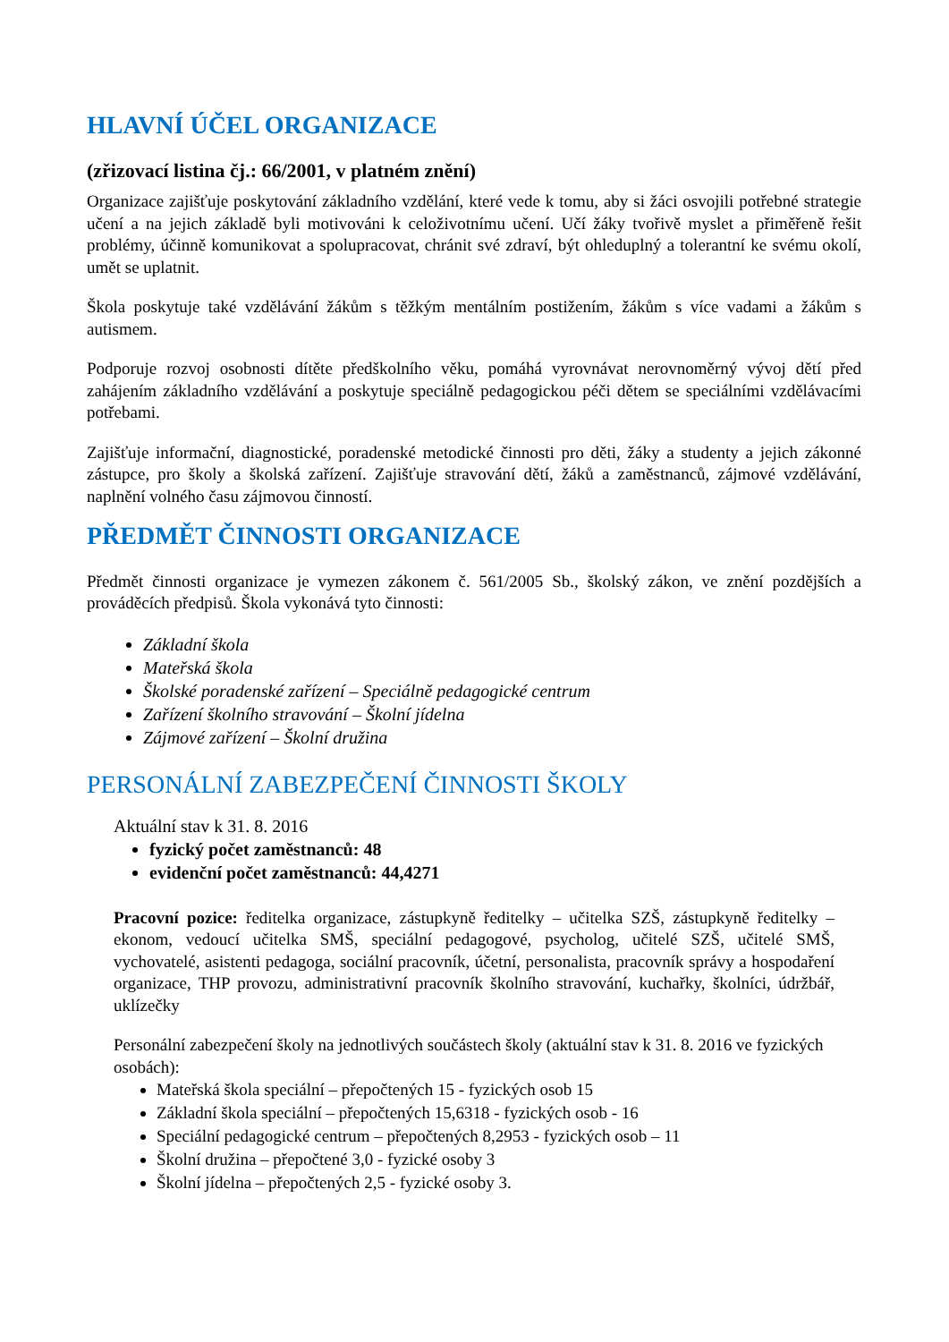HLAVNÍ ÚČEL ORGANIZACE
(zřizovací listina čj.: 66/2001, v platném znění)
Organizace zajišťuje poskytování základního vzdělání, které vede k tomu, aby si žáci osvojili potřebné strategie učení a na jejich základě byli motivováni k celoživotnímu učení. Učí žáky tvořivě myslet a přiměřeně řešit problémy, účinně komunikovat a spolupracovat, chránit své zdraví, být ohleduplný a tolerantní ke svému okolí, umět se uplatnit.
Škola poskytuje také vzdělávání žákům s těžkým mentálním postižením, žákům s více vadami a žákům s autismem.
Podporuje rozvoj osobnosti dítěte předškolního věku, pomáhá vyrovnávat nerovnoměrný vývoj dětí před zahájením základního vzdělávání a poskytuje speciálně pedagogickou péči dětem se speciálními vzdělávacími potřebami.
Zajišťuje informační, diagnostické, poradenské metodické činnosti pro děti, žáky a studenty a jejich zákonné zástupce, pro školy a školská zařízení. Zajišťuje stravování dětí, žáků a zaměstnanců, zájmové vzdělávání, naplnění volného času zájmovou činností.
PŘEDMĚT ČINNOSTI ORGANIZACE
Předmět činnosti organizace je vymezen zákonem č. 561/2005 Sb., školský zákon, ve znění pozdějších a prováděcích předpisů. Škola vykonává tyto činnosti:
Základní škola
Mateřská škola
Školské poradenské zařízení – Speciálně pedagogické centrum
Zařízení školního stravování – Školní jídelna
Zájmové zařízení – Školní družina
PERSONÁLNÍ ZABEZPEČENÍ ČINNOSTI ŠKOLY
Aktuální stav k 31. 8. 2016
fyzický počet zaměstnanců: 48
evidenční počet zaměstnanců: 44,4271
Pracovní pozice: ředitelka organizace, zástupkyně ředitelky – učitelka SZŠ, zástupkyně ředitelky – ekonom, vedoucí učitelka SMŠ, speciální pedagogové, psycholog, učitelé SZŠ, učitelé SMŠ, vychovatelé, asistenti pedagoga, sociální pracovník, účetní, personalista, pracovník správy a hospodaření organizace, THP provozu, administrativní pracovník školního stravování, kuchařky, školníci, údržbář, uklízečky
Personální zabezpečení školy na jednotlivých součástech školy (aktuální stav k 31. 8. 2016 ve fyzických osobách):
Mateřská škola speciální – přepočtených 15 - fyzických osob 15
Základní škola speciální – přepočtených 15,6318 - fyzických osob - 16
Speciální pedagogické centrum – přepočtených 8,2953 - fyzických osob – 11
Školní družina – přepočtené 3,0 - fyzické osoby 3
Školní jídelna – přepočtených 2,5 - fyzické osoby 3.